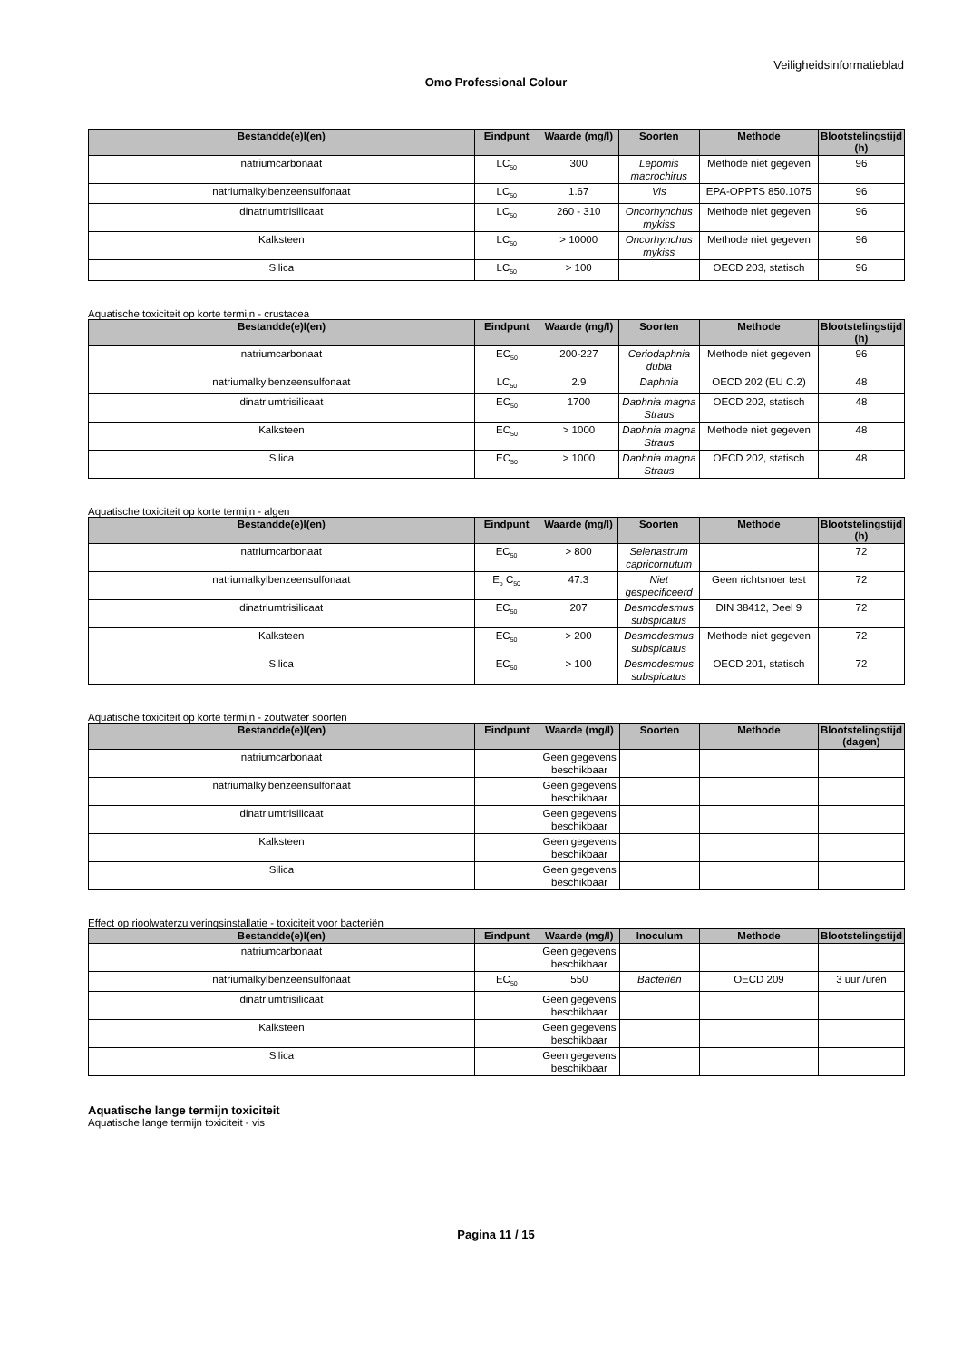Veiligheidsinformatieblad
Omo Professional Colour
| Bestandde(e)l(en) | Eindpunt | Waarde (mg/l) | Soorten | Methode | Blootstelingstijd (h) |
| --- | --- | --- | --- | --- | --- |
| natriumcarbonaat | LC<sub>50</sub> | 300 | Lepomis macrochirus | Methode niet gegeven | 96 |
| natriumalkylbenzeensulfonaat | LC<sub>50</sub> | 1.67 | Vis | EPA-OPPTS 850.1075 | 96 |
| dinatriumtrisilicaat | LC<sub>50</sub> | 260 - 310 | Oncorhynchus mykiss | Methode niet gegeven | 96 |
| Kalksteen | LC<sub>50</sub> | > 10000 | Oncorhynchus mykiss | Methode niet gegeven | 96 |
| Silica | LC<sub>50</sub> | > 100 | | OECD 203, statisch | 96 |
Aquatische toxiciteit op korte termijn - crustacea
| Bestandde(e)l(en) | Eindpunt | Waarde (mg/l) | Soorten | Methode | Blootstelingstijd (h) |
| --- | --- | --- | --- | --- | --- |
| natriumcarbonaat | EC<sub>50</sub> | 200-227 | Ceriodaphnia dubia | Methode niet gegeven | 96 |
| natriumalkylbenzeensulfonaat | LC<sub>50</sub> | 2.9 | Daphnia | OECD 202 (EU C.2) | 48 |
| dinatriumtrisilicaat | EC<sub>50</sub> | 1700 | Daphnia magna Straus | OECD 202, statisch | 48 |
| Kalksteen | EC<sub>50</sub> | > 1000 | Daphnia magna Straus | Methode niet gegeven | 48 |
| Silica | EC<sub>50</sub> | > 1000 | Daphnia magna Straus | OECD 202, statisch | 48 |
Aquatische toxiciteit op korte termijn - algen
| Bestandde(e)l(en) | Eindpunt | Waarde (mg/l) | Soorten | Methode | Blootstelingstijd (h) |
| --- | --- | --- | --- | --- | --- |
| natriumcarbonaat | EC<sub>50</sub> | > 800 | Selenastrum capricornutum | | 72 |
| natriumalkylbenzeensulfonaat | E<sub>b</sub> C<sub>50</sub> | 47.3 | Niet gespecificeerd | Geen richtsnoer test | 72 |
| dinatriumtrisilicaat | EC<sub>50</sub> | 207 | Desmodesmus subspicatus | DIN 38412, Deel 9 | 72 |
| Kalksteen | EC<sub>50</sub> | > 200 | Desmodesmus subspicatus | Methode niet gegeven | 72 |
| Silica | EC<sub>50</sub> | > 100 | Desmodesmus subspicatus | OECD 201, statisch | 72 |
Aquatische toxiciteit op korte termijn - zoutwater soorten
| Bestandde(e)l(en) | Eindpunt | Waarde (mg/l) | Soorten | Methode | Blootstelingstijd (dagen) |
| --- | --- | --- | --- | --- | --- |
| natriumcarbonaat | | Geen gegevens beschikbaar | | | |
| natriumalkylbenzeensulfonaat | | Geen gegevens beschikbaar | | | |
| dinatriumtrisilicaat | | Geen gegevens beschikbaar | | | |
| Kalksteen | | Geen gegevens beschikbaar | | | |
| Silica | | Geen gegevens beschikbaar | | | |
Effect op rioolwaterzuiveringsinstallatie - toxiciteit voor bacteriën
| Bestandde(e)l(en) | Eindpunt | Waarde (mg/l) | Inoculum | Methode | Blootstelingstijd |
| --- | --- | --- | --- | --- | --- |
| natriumcarbonaat | | Geen gegevens beschikbaar | | | |
| natriumalkylbenzeensulfonaat | EC<sub>50</sub> | 550 | Bacteriën | OECD 209 | 3 uur /uren |
| dinatriumtrisilicaat | | Geen gegevens beschikbaar | | | |
| Kalksteen | | Geen gegevens beschikbaar | | | |
| Silica | | Geen gegevens beschikbaar | | | |
Aquatische lange termijn toxiciteit
Aquatische lange termijn toxiciteit - vis
Pagina 11 / 15